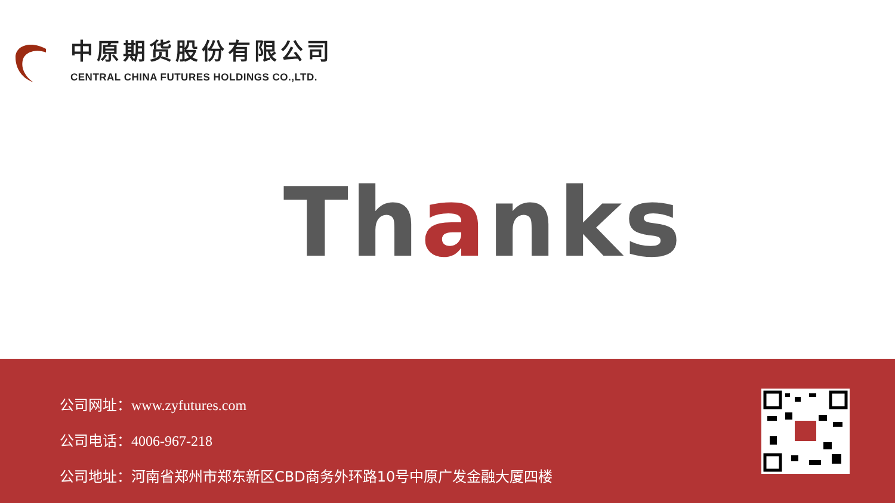中原期货股份有限公司
CENTRAL CHINA FUTURES HOLDINGS CO.,LTD.
Thanks
公司网址：www.zyfutures.com
公司电话：4006-967-218
公司地址：河南省郑州市郑东新区CBD商务外环路10号中原广发金融大厦四楼